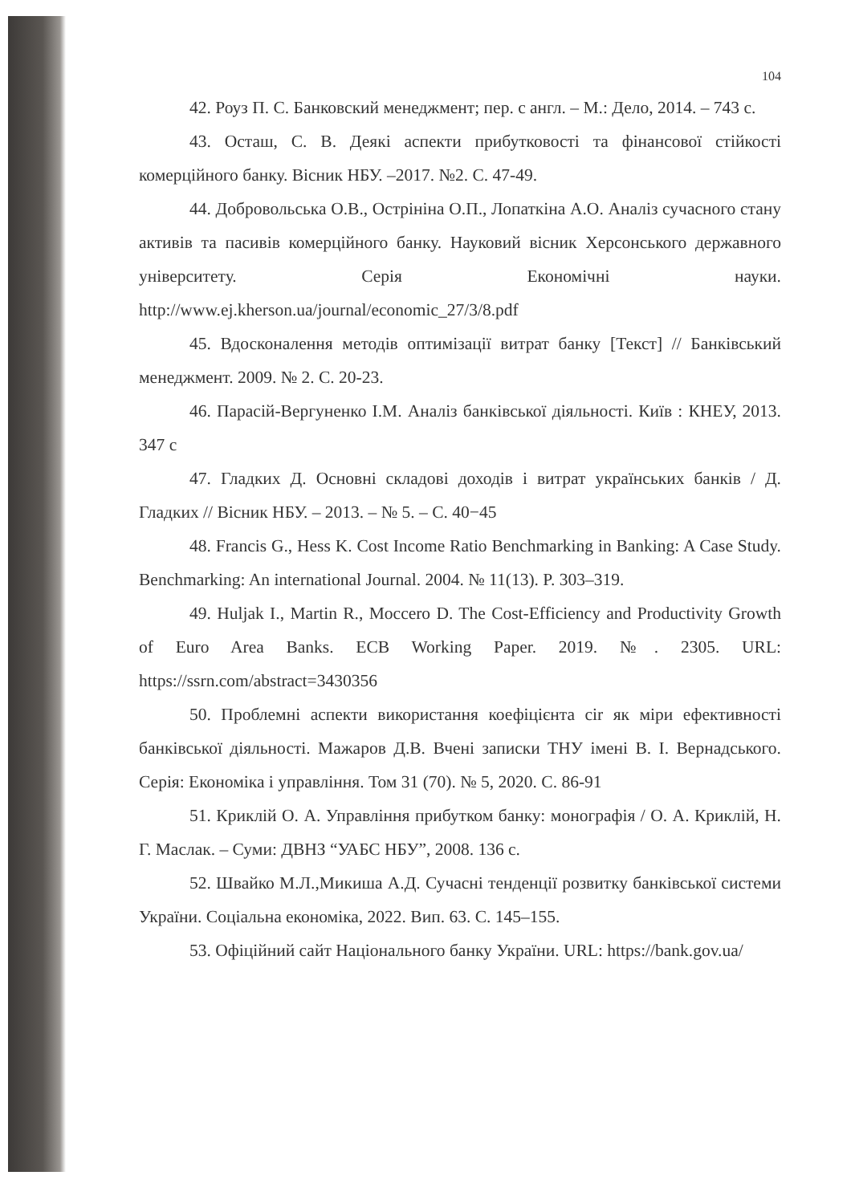104
42. Роуз П. С. Банковский менеджмент; пер. с англ. – М.: Дело, 2014. – 743 с.
43. Осташ, С. В. Деякі аспекти прибутковості та фінансової стійкості комерційного банку. Вісник НБУ. –2017. №2. С. 47-49.
44. Добровольська О.В., Остpініна О.П., Лопаткіна А.О. Аналіз сучасного стану активів та пасивів комерційного банку. Науковий вісник Херсонського державного університету. Серія Економічні науки. http://www.ej.kherson.ua/journal/economic_27/3/8.pdf
45. Вдосконалення методів оптимізації витрат банку [Текст] // Банківський менеджмент. 2009. № 2. С. 20-23.
46. Парасій-Вергуненко І.М. Аналіз банківської діяльності. Київ : КНЕУ, 2013. 347 с
47. Гладких Д. Основні складові доходів і витрат українських банків / Д. Гладких // Вісник НБУ. – 2013. – № 5. – С. 40−45
48. Francis G., Hess K. Cost Income Ratio Benchmarking in Banking: A Case Study. Benchmarking: An international Journal. 2004. № 11(13). P. 303–319.
49. Huljak I., Martin R., Moccero D. The Cost-Efficiency and Productivity Growth of Euro Area Banks. ECB Working Paper. 2019. №. 2305. URL: https://ssrn.com/abstract=3430356
50. Проблемні аспекти використання коефіцієнта cir як міри ефективності банківської діяльності. Мажаров Д.В. Вчені записки ТНУ імені В. І. Вернадського. Серія: Економіка і управління. Том 31 (70). № 5, 2020. С. 86-91
51. Криклій О. А. Управління прибутком банку: монографія / О. А. Криклій, Н. Г. Маслак. – Суми: ДВНЗ “УАБС НБУ”, 2008. 136 с.
52. Швайко М.Л.,Микиша А.Д. Сучасні тенденції розвитку банківської системи України. Соціальна економіка, 2022. Вип. 63. С. 145–155.
53. Офіційний сайт Національного банку України. URL: https://bank.gov.ua/